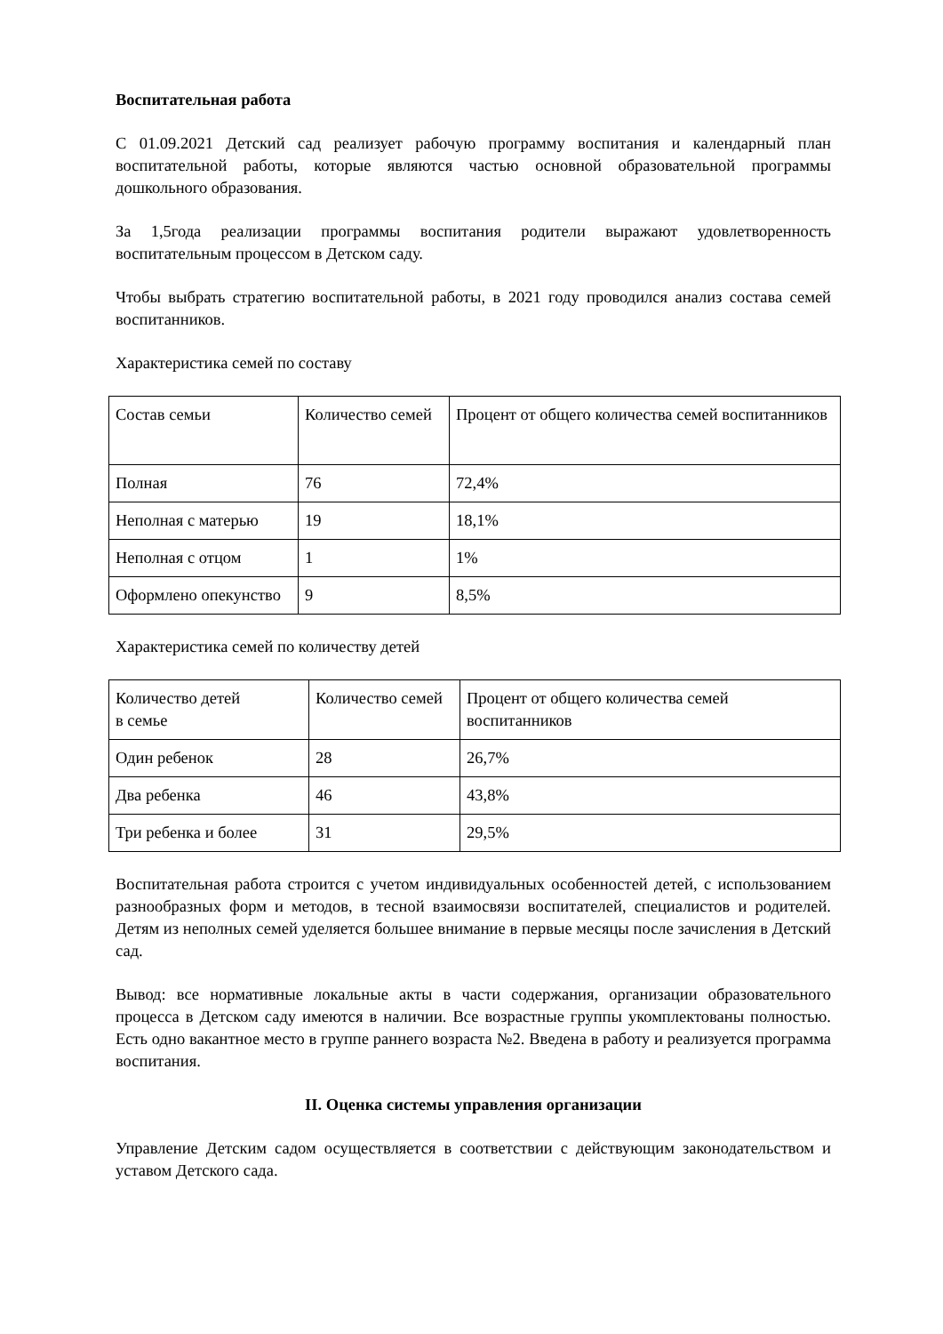Воспитательная работа
С 01.09.2021 Детский сад реализует рабочую программу воспитания и календарный план воспитательной работы, которые являются частью основной образовательной программы дошкольного образования.
За 1,5года реализации программы воспитания родители выражают удовлетворенность воспитательным процессом в Детском саду.
Чтобы выбрать стратегию воспитательной работы, в 2021 году проводился анализ состава семей воспитанников.
Характеристика семей по составу
| Состав семьи | Количество семей | Процент от общего количества семей воспитанников |
| Полная | 76 | 72,4% |
| Неполная с матерью | 19 | 18,1% |
| Неполная с отцом | 1 | 1% |
| Оформлено опекунство | 9 | 8,5% |
Характеристика семей по количеству детей
| Количество детей в семье | Количество семей | Процент от общего количества семей воспитанников |
| Один ребенок | 28 | 26,7% |
| Два ребенка | 46 | 43,8% |
| Три ребенка и более | 31 | 29,5% |
Воспитательная работа строится с учетом индивидуальных особенностей детей, с использованием разнообразных форм и методов, в тесной взаимосвязи воспитателей, специалистов и родителей. Детям из неполных семей уделяется большее внимание в первые месяцы после зачисления в Детский сад.
Вывод: все нормативные локальные акты в части содержания, организации образовательного процесса в Детском саду имеются в наличии. Все возрастные группы укомплектованы полностью. Есть одно вакантное место в группе раннего возраста №2. Введена в работу и реализуется программа воспитания.
II. Оценка системы управления организации
Управление Детским садом осуществляется в соответствии с действующим законодательством и уставом Детского сада.